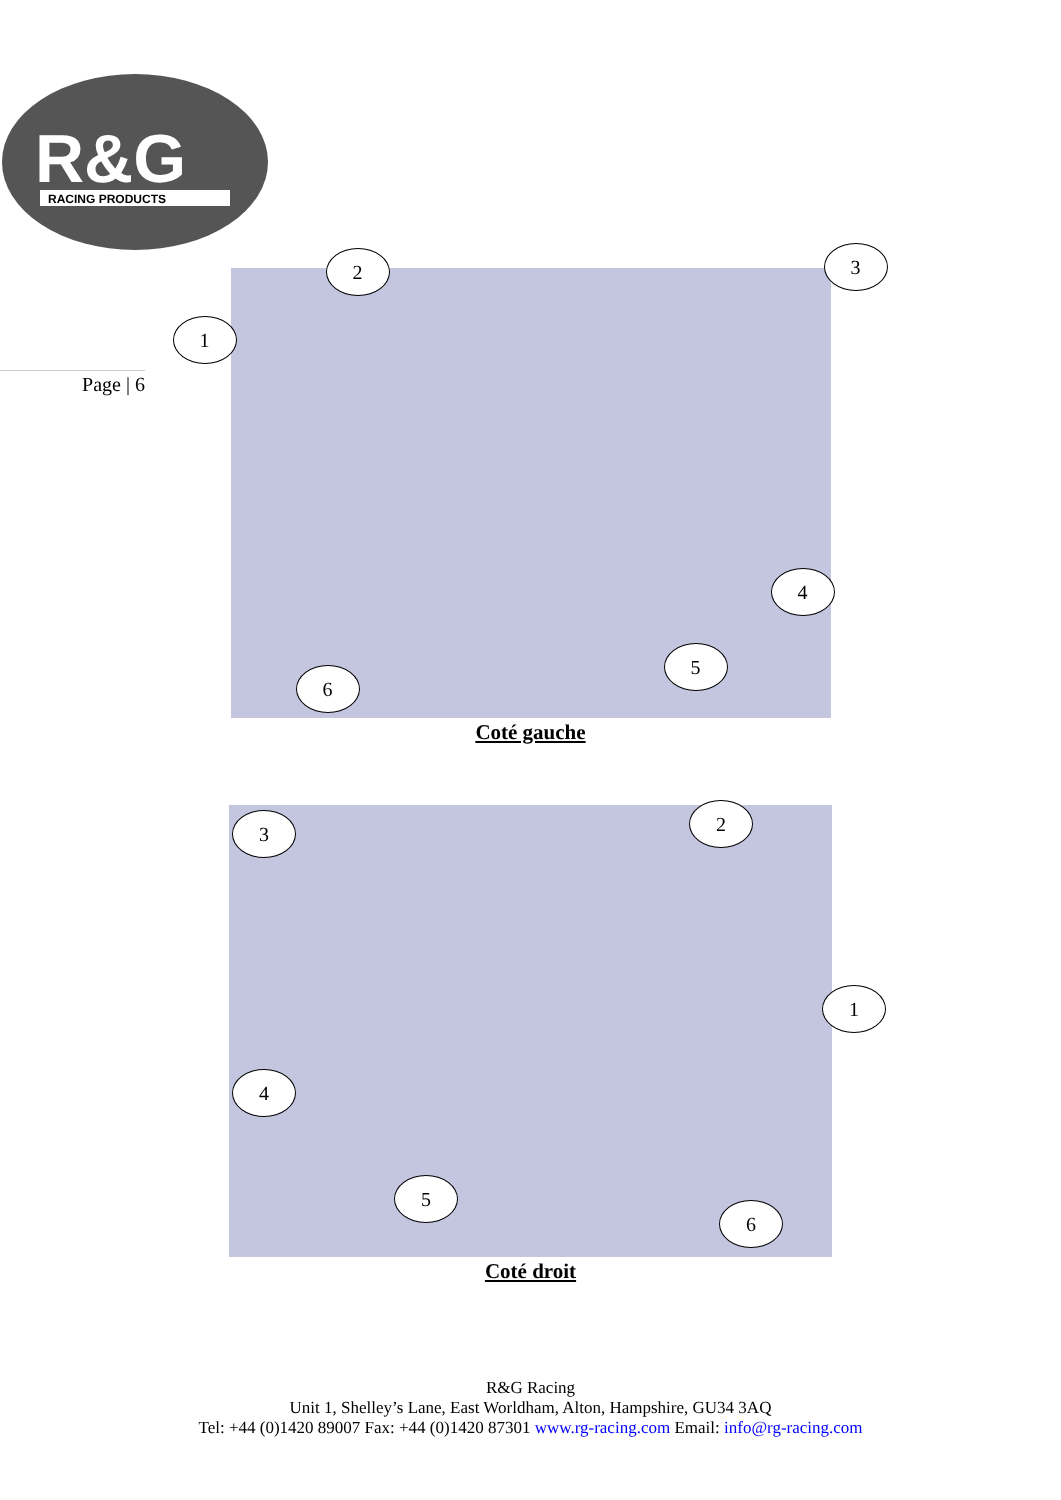R&G
RACING PRODUCTS
Page | 6
1
2 3
4
5
6
Coté gauche
3 2
1
4
5
6
Coté droit
R&G Racing
Unit 1, Shelley’s Lane, East Worldham, Alton, Hampshire, GU34 3AQ
Tel: +44 (0)1420 89007 Fax: +44 (0)1420 87301 www.rg-racing.com Email: info@rg-racing.com